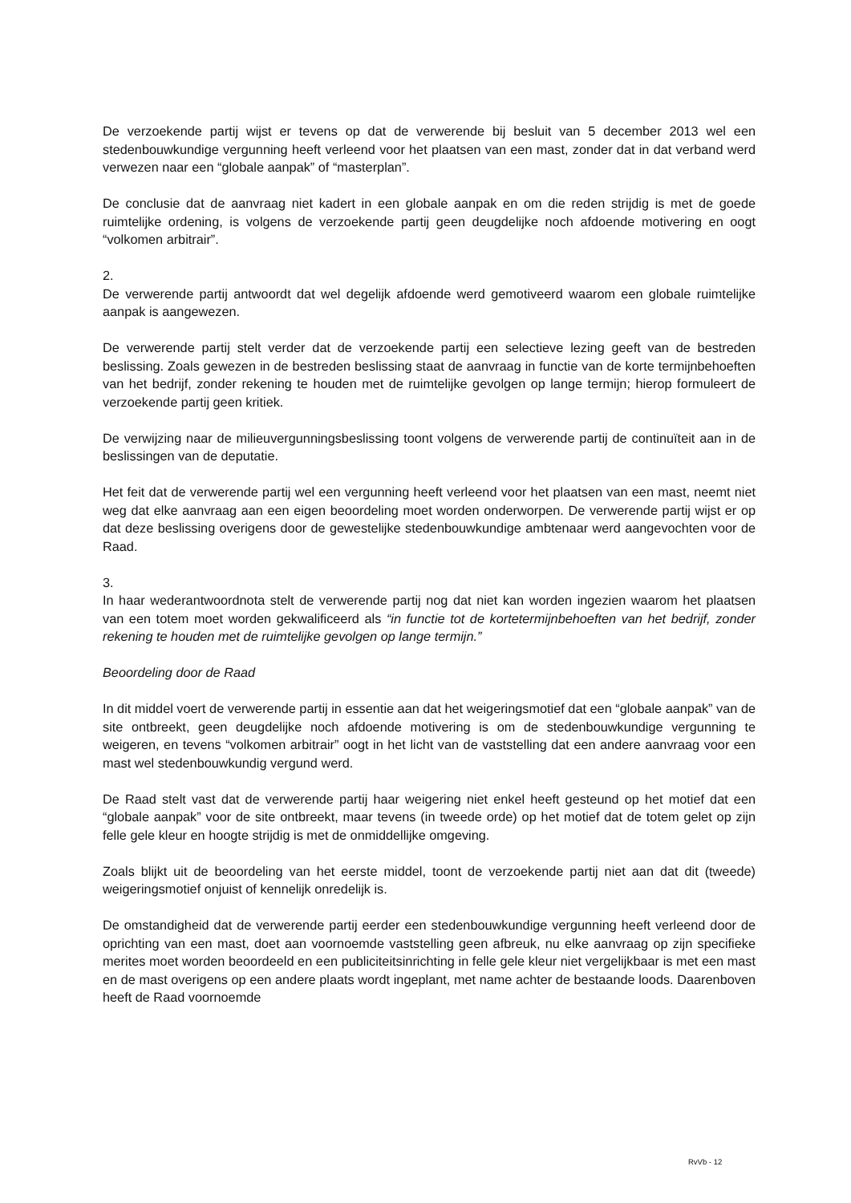De verzoekende partij wijst er tevens op dat de verwerende bij besluit van 5 december 2013 wel een stedenbouwkundige vergunning heeft verleend voor het plaatsen van een mast, zonder dat in dat verband werd verwezen naar een “globale aanpak” of “masterplan”.
De conclusie dat de aanvraag niet kadert in een globale aanpak en om die reden strijdig is met de goede ruimtelijke ordening, is volgens de verzoekende partij geen deugdelijke noch afdoende motivering en oogt “volkomen arbitrair”.
2.
De verwerende partij antwoordt dat wel degelijk afdoende werd gemotiveerd waarom een globale ruimtelijke aanpak is aangewezen.
De verwerende partij stelt verder dat de verzoekende partij een selectieve lezing geeft van de bestreden beslissing. Zoals gewezen in de bestreden beslissing staat de aanvraag in functie van de korte termijnbehoeften van het bedrijf, zonder rekening te houden met de ruimtelijke gevolgen op lange termijn; hierop formuleert de verzoekende partij geen kritiek.
De verwijzing naar de milieuvergunningsbeslissing toont volgens de verwerende partij de continuïteit aan in de beslissingen van de deputatie.
Het feit dat de verwerende partij wel een vergunning heeft verleend voor het plaatsen van een mast, neemt niet weg dat elke aanvraag aan een eigen beoordeling moet worden onderworpen. De verwerende partij wijst er op dat deze beslissing overigens door de gewestelijke stedenbouwkundige ambtenaar werd aangevochten voor de Raad.
3.
In haar wederantwoordnota stelt de verwerende partij nog dat niet kan worden ingezien waarom het plaatsen van een totem moet worden gekwalificeerd als “in functie tot de kortetermijnbehoeften van het bedrijf, zonder rekening te houden met de ruimtelijke gevolgen op lange termijn.”
Beoordeling door de Raad
In dit middel voert de verwerende partij in essentie aan dat het weigeringsmotief dat een “globale aanpak” van de site ontbreekt, geen deugdelijke noch afdoende motivering is om de stedenbouwkundige vergunning te weigeren, en tevens “volkomen arbitrair” oogt in het licht van de vaststelling dat een andere aanvraag voor een mast wel stedenbouwkundig vergund werd.
De Raad stelt vast dat de verwerende partij haar weigering niet enkel heeft gesteund op het motief dat een “globale aanpak” voor de site ontbreekt, maar tevens (in tweede orde) op het motief dat de totem gelet op zijn felle gele kleur en hoogte strijdig is met de onmiddellijke omgeving.
Zoals blijkt uit de beoordeling van het eerste middel, toont de verzoekende partij niet aan dat dit (tweede) weigeringsmotief onjuist of kennelijk onredelijk is.
De omstandigheid dat de verwerende partij eerder een stedenbouwkundige vergunning heeft verleend door de oprichting van een mast, doet aan voornoemde vaststelling geen afbreuk, nu elke aanvraag op zijn specifieke merites moet worden beoordeeld en een publiciteitsinrichting in felle gele kleur niet vergelijkbaar is met een mast en de mast overigens op een andere plaats wordt ingeplant, met name achter de bestaande loods. Daarenboven heeft de Raad voornoemde
RvVb - 12